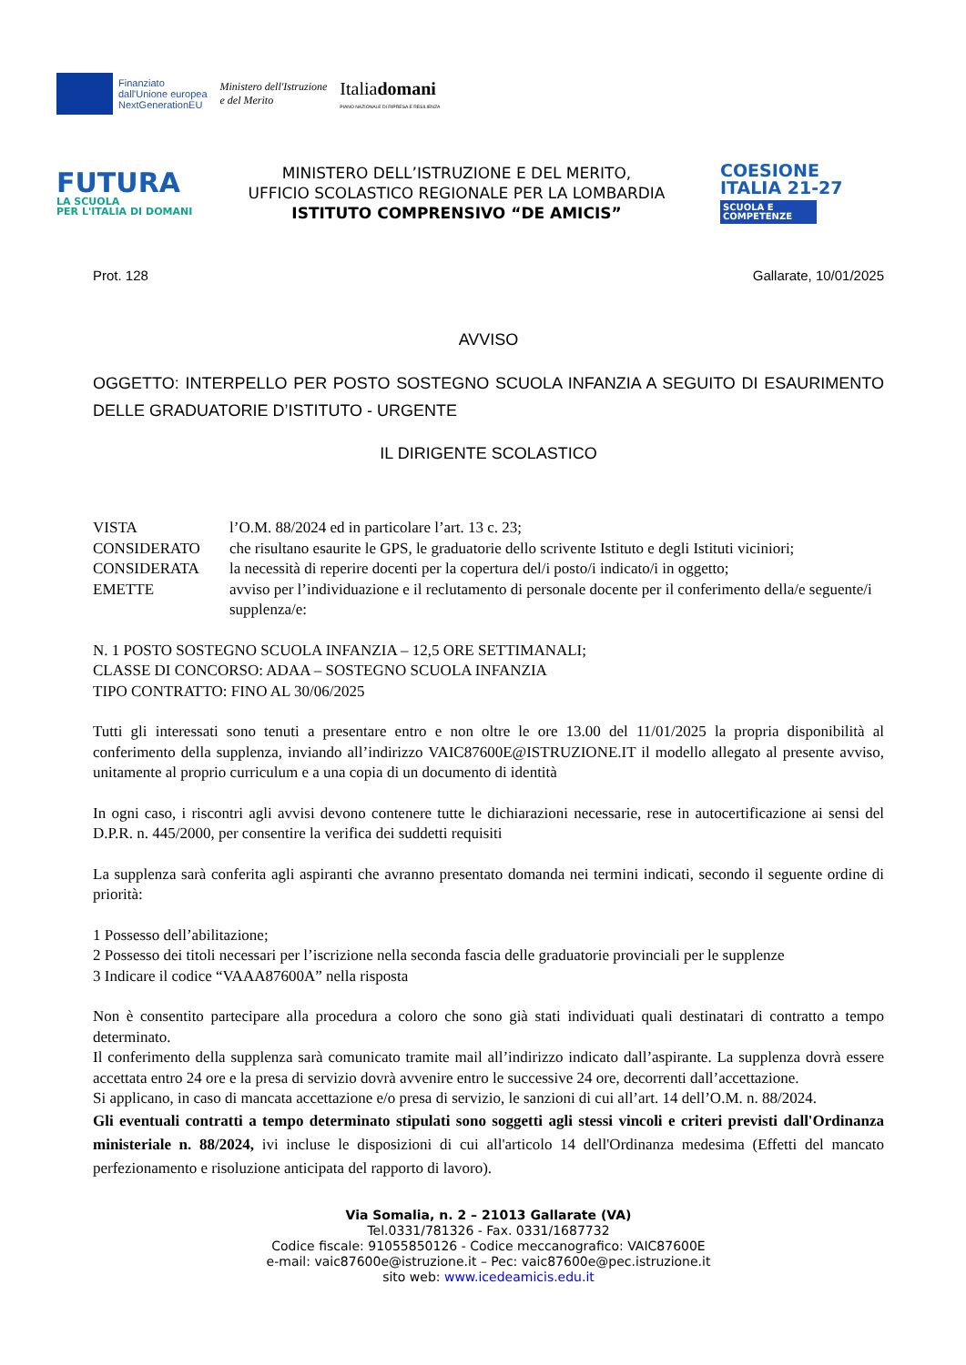Finanziato
dall'Unione europea
NextGenerationEU
Ministero dell'Istruzione
e del Merito
Italiadomani
PIANO NAZIONALE DI RIPRESA E RESILIENZA
FUTURA
LA SCUOLA
PER L'ITALIA DI DOMANI
MINISTERO DELL’ISTRUZIONE E DEL MERITO,
UFFICIO SCOLASTICO REGIONALE PER LA LOMBARDIA
ISTITUTO COMPRENSIVO “DE AMICIS”
COESIONE
ITALIA 21-27
SCUOLA E COMPETENZE
Prot. 128 Gallarate, 10/01/2025
AVVISO
OGGETTO: INTERPELLO PER POSTO SOSTEGNO SCUOLA INFANZIA A SEGUITO DI ESAURIMENTO DELLE GRADUATORIE D’ISTITUTO - URGENTE
IL DIRIGENTE SCOLASTICO
VISTA l’O.M. 88/2024 ed in particolare l’art. 13 c. 23;
CONSIDERATO che risultano esaurite le GPS, le graduatorie dello scrivente Istituto e degli Istituti viciniori;
CONSIDERATA la necessità di reperire docenti per la copertura del/i posto/i indicato/i in oggetto;
EMETTE avviso per l’individuazione e il reclutamento di personale docente per il conferimento della/e seguente/i supplenza/e:
N. 1 POSTO SOSTEGNO SCUOLA INFANZIA – 12,5 ORE SETTIMANALI;
CLASSE DI CONCORSO: ADAA – SOSTEGNO SCUOLA INFANZIA
TIPO CONTRATTO: FINO AL 30/06/2025
Tutti gli interessati sono tenuti a presentare entro e non oltre le ore 13.00 del 11/01/2025 la propria disponibilità al conferimento della supplenza, inviando all’indirizzo VAIC87600E@ISTRUZIONE.IT il modello allegato al presente avviso, unitamente al proprio curriculum e a una copia di un documento di identità
In ogni caso, i riscontri agli avvisi devono contenere tutte le dichiarazioni necessarie, rese in autocertificazione ai sensi del D.P.R. n. 445/2000, per consentire la verifica dei suddetti requisiti
La supplenza sarà conferita agli aspiranti che avranno presentato domanda nei termini indicati, secondo il seguente ordine di priorità:
1 Possesso dell’abilitazione;
2 Possesso dei titoli necessari per l’iscrizione nella seconda fascia delle graduatorie provinciali per le supplenze
3 Indicare il codice “VAAA87600A” nella risposta
Non è consentito partecipare alla procedura a coloro che sono già stati individuati quali destinatari di contratto a tempo determinato.
Il conferimento della supplenza sarà comunicato tramite mail all’indirizzo indicato dall’aspirante. La supplenza dovrà essere accettata entro 24 ore e la presa di servizio dovrà avvenire entro le successive 24 ore, decorrenti dall’accettazione.
Si applicano, in caso di mancata accettazione e/o presa di servizio, le sanzioni di cui all’art. 14 dell’O.M. n. 88/2024.
Gli eventuali contratti a tempo determinato stipulati sono soggetti agli stessi vincoli e criteri previsti dall'Ordinanza ministeriale n. 88/2024, ivi incluse le disposizioni di cui all'articolo 14 dell'Ordinanza medesima (Effetti del mancato perfezionamento e risoluzione anticipata del rapporto di lavoro).
Via Somalia, n. 2 – 21013 Gallarate (VA)
Tel.0331/781326 - Fax. 0331/1687732
Codice fiscale: 91055850126 - Codice meccanografico: VAIC87600E
e-mail: vaic87600e@istruzione.it – Pec: vaic87600e@pec.istruzione.it
sito web: www.icedeamicis.edu.it